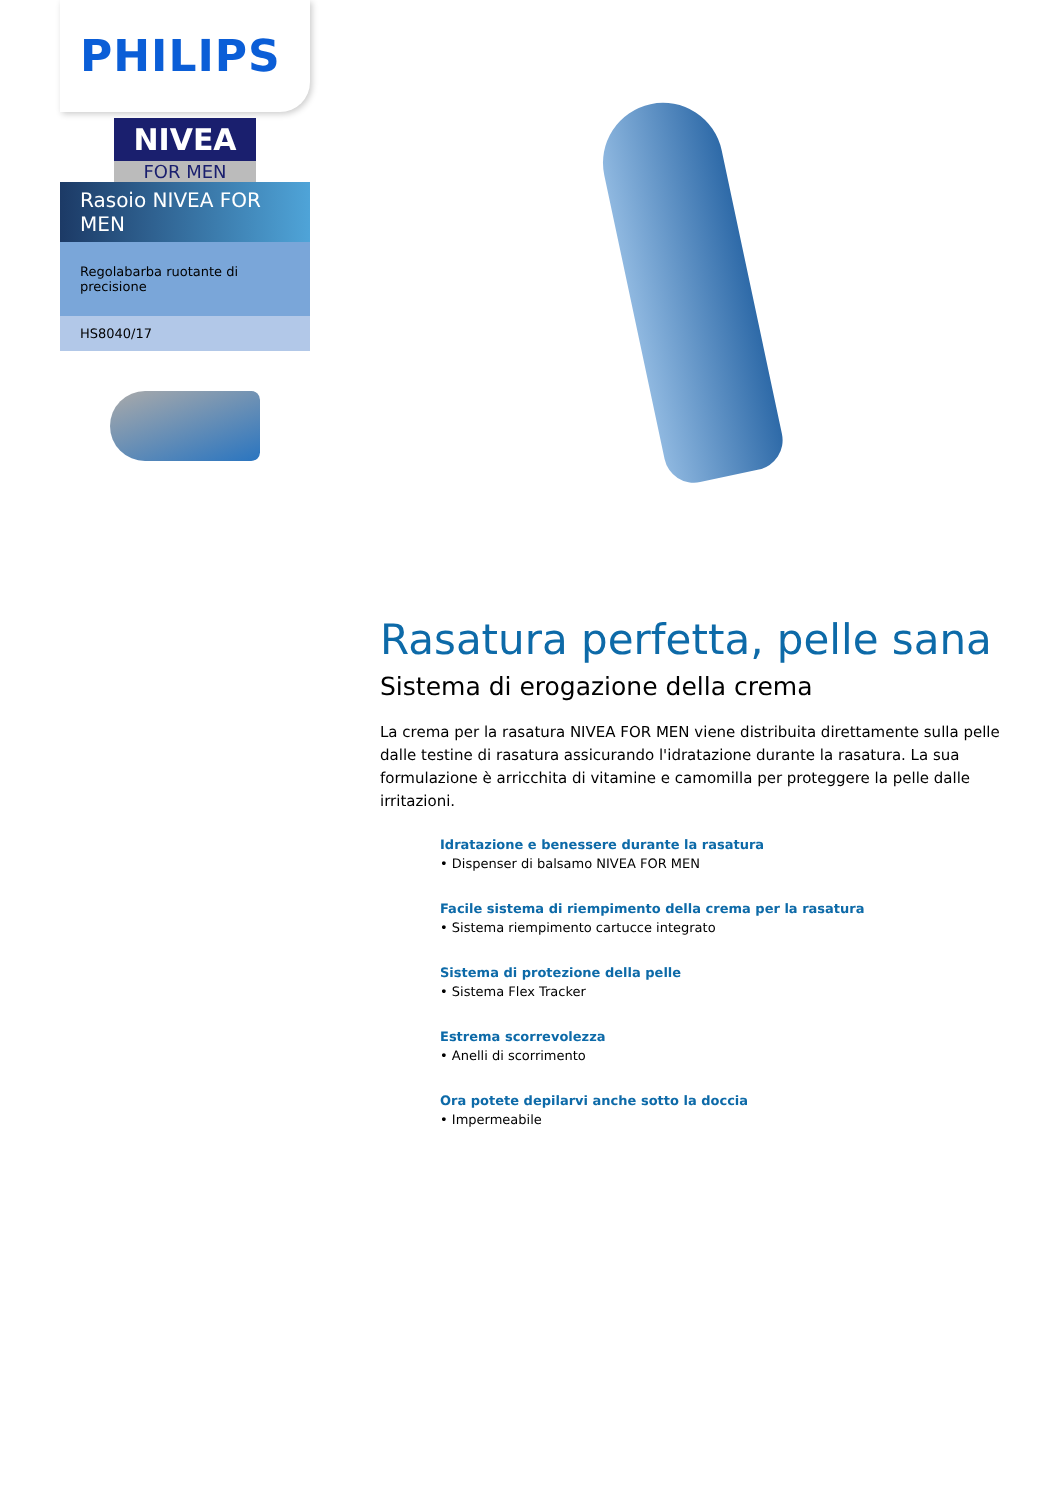PHILIPS
NIVEA
FOR MEN
Rasoio NIVEA FOR MEN
Regolabarba ruotante di precisione
HS8040/17
Rasatura perfetta, pelle sana
Sistema di erogazione della crema
La crema per la rasatura NIVEA FOR MEN viene distribuita direttamente sulla pelle dalle testine di rasatura assicurando l'idratazione durante la rasatura. La sua formulazione è arricchita di vitamine e camomilla per proteggere la pelle dalle irritazioni.
Idratazione e benessere durante la rasatura
• Dispenser di balsamo NIVEA FOR MEN
Facile sistema di riempimento della crema per la rasatura
• Sistema riempimento cartucce integrato
Sistema di protezione della pelle
• Sistema Flex Tracker
Estrema scorrevolezza
• Anelli di scorrimento
Ora potete depilarvi anche sotto la doccia
• Impermeabile